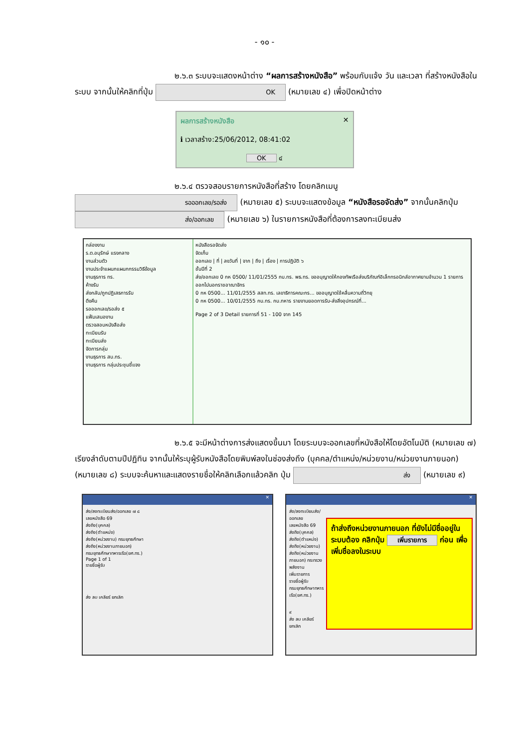- ๑๐ -
๒.๖.๓ ระบบจะแสดงหน้าต่าง “ผลการสร้างหนังสือ” พร้อมกับแจ้ง วัน และเวลา ที่สร้างหนังสือในระบบ จากนั้นให้คลิกที่ปุ่ม OK (หมายเลข ๔) เพื่อปิดหน้าต่าง
ผลการสร้างหนังสือ ✕
ℹ เวลาสร้าง:25/06/2012, 08:41:02
OK ๔
๒.๖.๔ ตรวจสอบรายการหนังสือที่สร้าง โดยคลิกเมนู รอออกเลข/รอส่ง (หมายเลข ๕) ระบบจะแสดงข้อมูล “หนังสือรอจัดส่ง” จากนั้นคลิกปุ่ม ส่ง/ออกเลข (หมายเลข ๖) ในรายการหนังสือที่ต้องการลงทะเบียนส่ง
กล่องงาน
ร.ต.อนุรักษ์ แรงกลาง
งานส่วนตัว
งานประจำแผนกแผนกกรรมวิธีข้อมูล
งานธุรการ ทร.
ค้างรับ
ส่งกลับ/ถูกปฏิเสธการรับ
ดึงคืน
รอออกเลข/รอส่ง ๕
แฟ้มเสนองาน
ตรวจสอบหนังสือส่ง
ทะเบียนรับ
ทะเบียนส่ง
จัดการกลุ่ม
งานธุรการ สบ.ทร.
งานธุรการ กลุ่มประชุมชี้แจง
หนังสือรอจัดส่ง
จัดเก็บ
ออกเลข | ที่ | ลงวันที่ | จาก | ถึง | เรื่อง | การปฏิบัติ ๖
ชั้นปีที่ 2
ส่ง/ออกเลข 0 กห 0500/ 11/01/2555 กบ.ทร. พธ.ทร. ขออนุญาตให้กองทัพเรือส่งบริภัณฑ์อิเล็กทรอนิกส์อากาศยานจำนวน 1 รายการออกไปนอกราชอาณาจักร
0 กห 0500... 11/01/2555 สสท.ทร. เลขาธิการคณะกร... ขออนุญาตใช้คลื่นความถี่วิทยุ
0 กห 0500... 10/01/2555 กบ.ทร. กบ.ทหาร รายงานยอดการรับ-ส่งสิ่งอุปกรณ์ที่...
Page 2 of 3 Detail รายการที่ 51 - 100 จาก 145
๒.๖.๕ จะมีหน้าต่างการส่งแสดงขึ้นมา โดยระบบจะออกเลขที่หนังสือให้โดยอัตโนมัติ (หมายเลข ๗) เรียงลำดับตามปีปฏิทิน จากนั้นให้ระบุผู้รับหนังสือโดยพิมพ์ลงในช่องส่งถึง (บุคคล/ตำแหน่ง/หน่วยงาน/หน่วยงานภายนอก) (หมายเลข ๘) ระบบจะค้นหาและแสดงรายชื่อให้คลิกเลือกแล้วคลิก ปุ่ม ส่ง (หมายเลข ๙)
✕
ส่ง/ลงทะเบียนส่ง/ออกเลข ๗ ๘
เลขหนังสือ 69
ส่งถึง(บุคคล)
ส่งถึง(ตำแหน่ง)
ส่งถึง(หน่วยงาน) กรมยุทธศึกษา
ส่งถึง(หน่วยงานภายนอก)
กรมยุทธศึกษาทหารเรือ(ยศ.ทร.)
Page 1 of 1
รายชื่อผู้รับ
ส่ง ลบ เคลียร์ ยกเลิก
✕
ส่ง/ลงทะเบียนส่ง/ออกเลข
เลขหนังสือ 69
ส่งถึง(บุคคล)
ส่งถึง(ตำแหน่ง)
ส่งถึง(หน่วยงาน)
ส่งถึง(หน่วยงานภายนอก) กระทรวงพลังงาน
เพิ่มรายการ
รายชื่อผู้รับ
กรมยุทธศึกษาทหารเรือ(ยศ.ทร.)
๙
ส่ง ลบ เคลียร์ ยกเลิก
ถ้าส่งถึงหน่วยงานภายนอก ที่ยังไม่มีชื่ออยู่ในระบบต้อง คลิกปุ่ม เพิ่มรายการ ก่อน เพื่อเพิ่มชื่อลงในระบบ